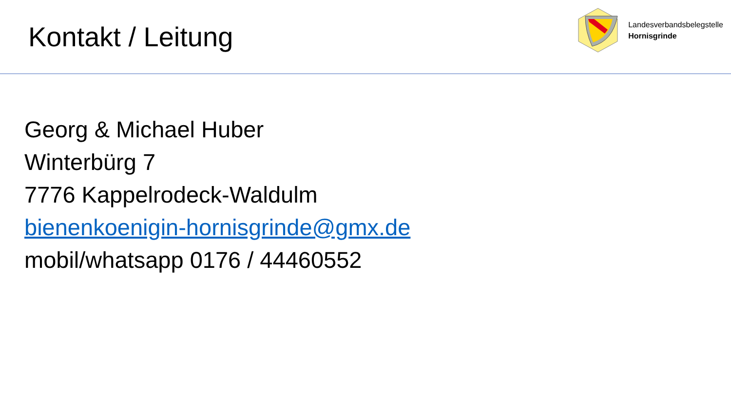Kontakt / Leitung
Landesverbandsbelegstelle
Hornisgrinde
Georg & Michael Huber
Winterbürg 7
7776 Kappelrodeck-Waldulm
bienenkoenigin-hornisgrinde@gmx.de
mobil/whatsapp 0176 / 44460552